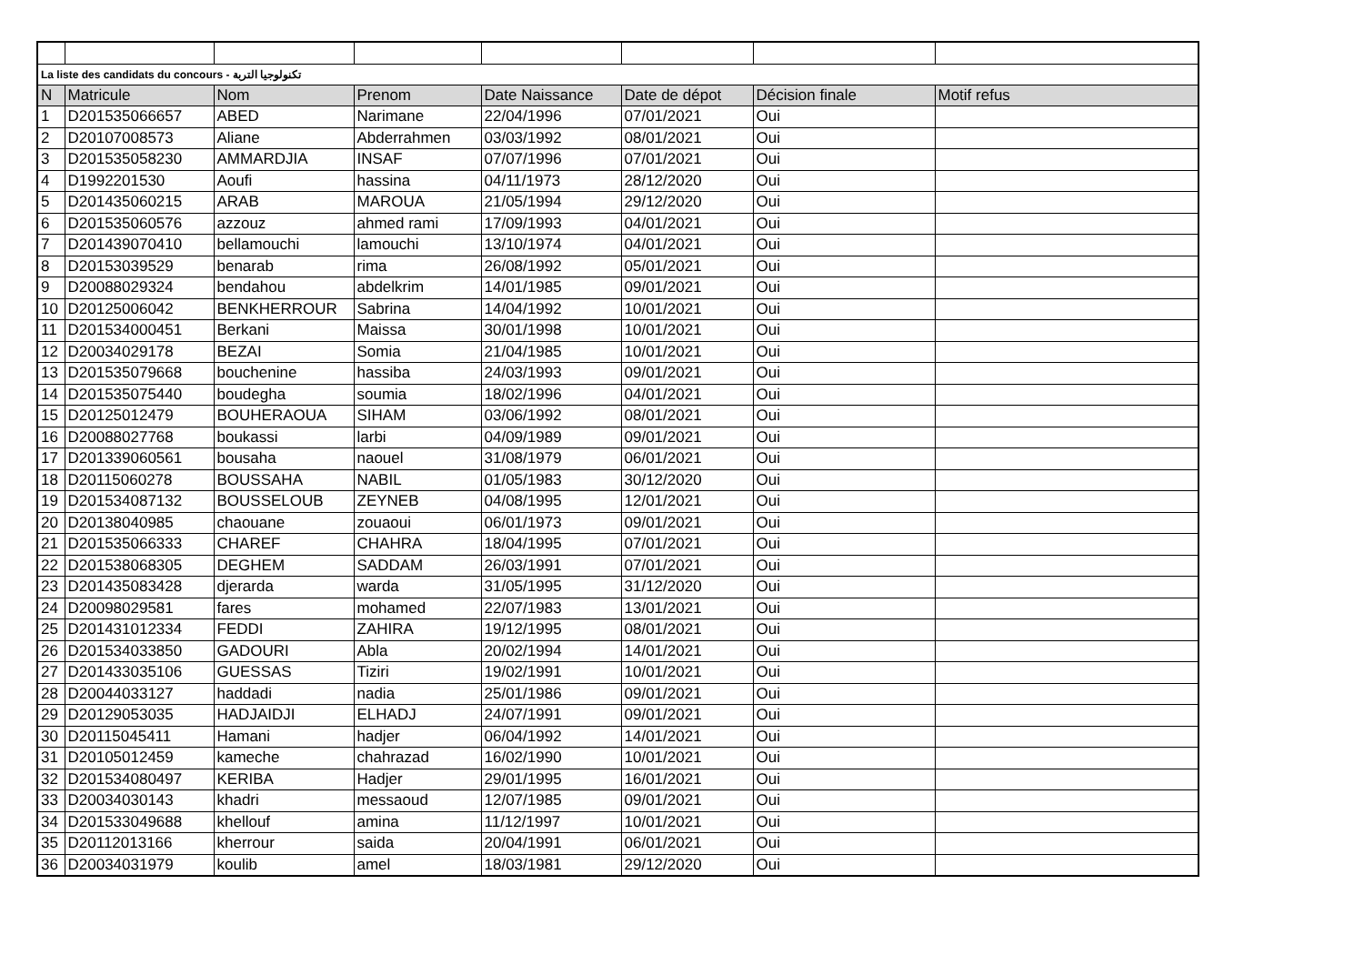| La liste des candidats du concours - تكنولوجيا التربة | | | | | | | |
| N | Matricule | Nom | Prenom | Date Naissance | Date de dépot | Décision finale | Motif refus |
| 1 | D201535066657 | ABED | Narimane | 22/04/1996 | 07/01/2021 | Oui | |
| 2 | D20107008573 | Aliane | Abderrahmen | 03/03/1992 | 08/01/2021 | Oui | |
| 3 | D201535058230 | AMMARDJIA | INSAF | 07/07/1996 | 07/01/2021 | Oui | |
| 4 | D1992201530 | Aoufi | hassina | 04/11/1973 | 28/12/2020 | Oui | |
| 5 | D201435060215 | ARAB | MAROUA | 21/05/1994 | 29/12/2020 | Oui | |
| 6 | D201535060576 | azzouz | ahmed rami | 17/09/1993 | 04/01/2021 | Oui | |
| 7 | D201439070410 | bellamouchi | lamouchi | 13/10/1974 | 04/01/2021 | Oui | |
| 8 | D20153039529 | benarab | rima | 26/08/1992 | 05/01/2021 | Oui | |
| 9 | D20088029324 | bendahou | abdelkrim | 14/01/1985 | 09/01/2021 | Oui | |
| 10 | D20125006042 | BENKHERROUR | Sabrina | 14/04/1992 | 10/01/2021 | Oui | |
| 11 | D201534000451 | Berkani | Maissa | 30/01/1998 | 10/01/2021 | Oui | |
| 12 | D20034029178 | BEZAI | Somia | 21/04/1985 | 10/01/2021 | Oui | |
| 13 | D201535079668 | bouchenine | hassiba | 24/03/1993 | 09/01/2021 | Oui | |
| 14 | D201535075440 | boudegha | soumia | 18/02/1996 | 04/01/2021 | Oui | |
| 15 | D20125012479 | BOUHERAOUA | SIHAM | 03/06/1992 | 08/01/2021 | Oui | |
| 16 | D20088027768 | boukassi | larbi | 04/09/1989 | 09/01/2021 | Oui | |
| 17 | D201339060561 | bousaha | naouel | 31/08/1979 | 06/01/2021 | Oui | |
| 18 | D20115060278 | BOUSSAHA | NABIL | 01/05/1983 | 30/12/2020 | Oui | |
| 19 | D201534087132 | BOUSSELOUB | ZEYNEB | 04/08/1995 | 12/01/2021 | Oui | |
| 20 | D20138040985 | chaouane | zouaoui | 06/01/1973 | 09/01/2021 | Oui | |
| 21 | D201535066333 | CHAREF | CHAHRA | 18/04/1995 | 07/01/2021 | Oui | |
| 22 | D201538068305 | DEGHEM | SADDAM | 26/03/1991 | 07/01/2021 | Oui | |
| 23 | D201435083428 | djerarda | warda | 31/05/1995 | 31/12/2020 | Oui | |
| 24 | D20098029581 | fares | mohamed | 22/07/1983 | 13/01/2021 | Oui | |
| 25 | D201431012334 | FEDDI | ZAHIRA | 19/12/1995 | 08/01/2021 | Oui | |
| 26 | D201534033850 | GADOURI | Abla | 20/02/1994 | 14/01/2021 | Oui | |
| 27 | D201433035106 | GUESSAS | Tiziri | 19/02/1991 | 10/01/2021 | Oui | |
| 28 | D20044033127 | haddadi | nadia | 25/01/1986 | 09/01/2021 | Oui | |
| 29 | D20129053035 | HADJAIDJI | ELHADJ | 24/07/1991 | 09/01/2021 | Oui | |
| 30 | D20115045411 | Hamani | hadjer | 06/04/1992 | 14/01/2021 | Oui | |
| 31 | D20105012459 | kameche | chahrazad | 16/02/1990 | 10/01/2021 | Oui | |
| 32 | D201534080497 | KERIBA | Hadjer | 29/01/1995 | 16/01/2021 | Oui | |
| 33 | D20034030143 | khadri | messaoud | 12/07/1985 | 09/01/2021 | Oui | |
| 34 | D201533049688 | khellouf | amina | 11/12/1997 | 10/01/2021 | Oui | |
| 35 | D20112013166 | kherrour | saida | 20/04/1991 | 06/01/2021 | Oui | |
| 36 | D20034031979 | koulib | amel | 18/03/1981 | 29/12/2020 | Oui | |